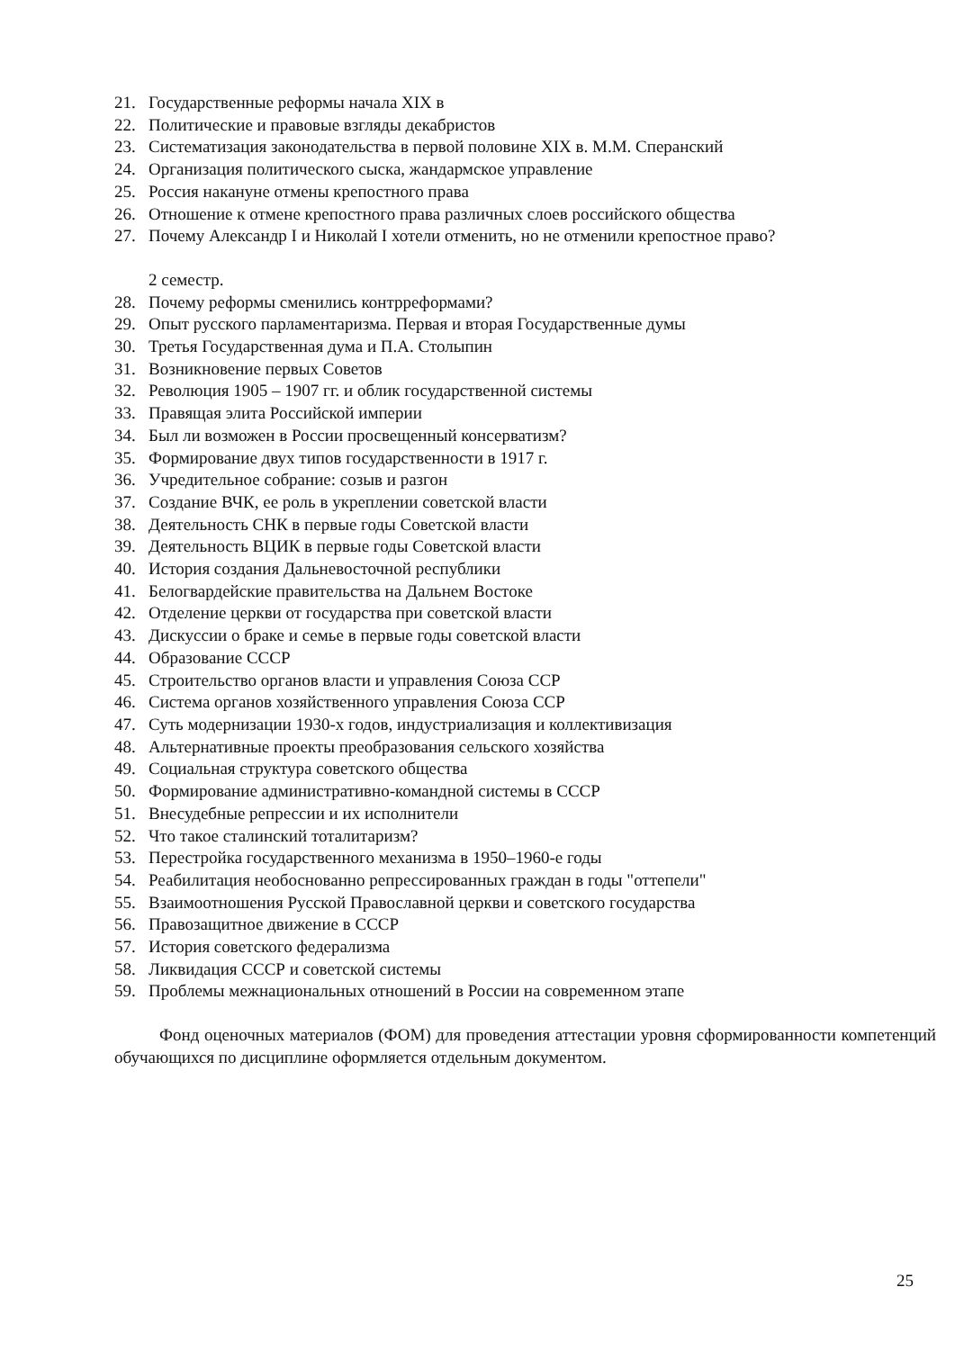21. Государственные реформы начала XIX в
22. Политические и правовые взгляды декабристов
23. Систематизация законодательства в первой половине XIX в. М.М. Сперанский
24. Организация политического сыска, жандармское управление
25. Россия накануне отмены крепостного права
26. Отношение к отмене крепостного права различных слоев российского общества
27. Почему Александр I и Николай I хотели отменить, но не отменили крепостное право?
2 семестр.
28. Почему реформы сменились контрреформами?
29. Опыт русского парламентаризма. Первая и вторая Государственные думы
30. Третья Государственная дума и П.А. Столыпин
31. Возникновение первых Советов
32. Революция 1905 – 1907 гг. и облик государственной системы
33. Правящая элита Российской империи
34. Был ли возможен в России просвещенный консерватизм?
35. Формирование двух типов государственности в 1917 г.
36. Учредительное собрание: созыв и разгон
37. Создание ВЧК, ее роль в укреплении советской власти
38. Деятельность СНК в первые годы Советской власти
39. Деятельность ВЦИК в первые годы Советской власти
40. История создания Дальневосточной республики
41. Белогвардейские правительства на Дальнем Востоке
42. Отделение церкви от государства при советской власти
43. Дискуссии о браке и семье в первые годы советской власти
44. Образование СССР
45. Строительство органов власти и управления Союза ССР
46. Система органов хозяйственного управления Союза ССР
47. Суть модернизации 1930-х годов, индустриализация и коллективизация
48. Альтернативные проекты преобразования сельского хозяйства
49. Социальная структура советского общества
50. Формирование административно-командной системы в СССР
51. Внесудебные репрессии и их исполнители
52. Что такое сталинский тоталитаризм?
53. Перестройка государственного механизма в 1950–1960-е годы
54. Реабилитация необоснованно репрессированных граждан в годы "оттепели"
55. Взаимоотношения Русской Православной церкви и советского государства
56. Правозащитное движение в СССР
57. История советского федерализма
58. Ликвидация СССР и советской системы
59. Проблемы межнациональных отношений в России на современном этапе
Фонд оценочных материалов (ФОМ) для проведения аттестации уровня сформированности компетенций обучающихся по дисциплине оформляется отдельным документом.
25